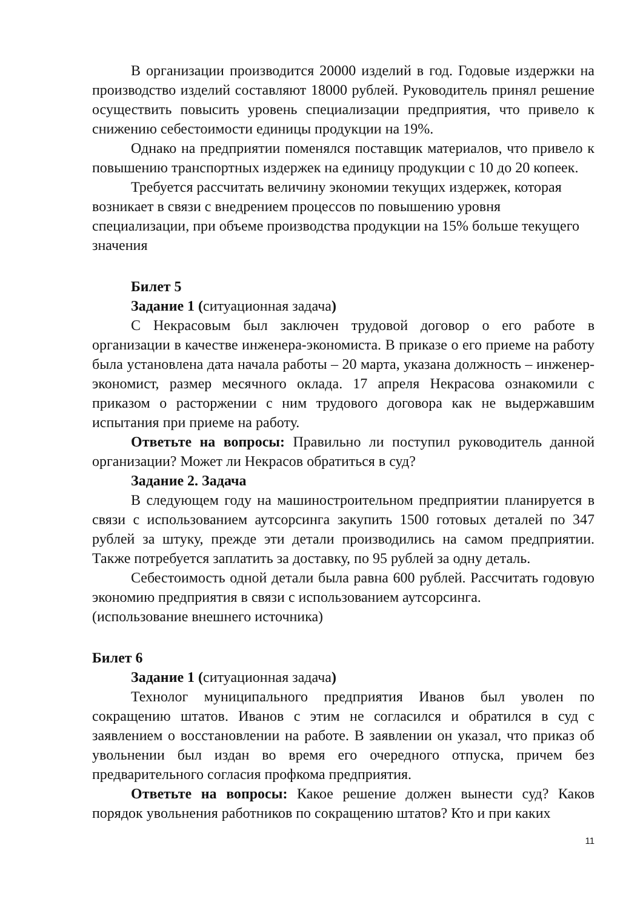В организации производится 20000 изделий в год. Годовые издержки на производство изделий составляют 18000 рублей. Руководитель принял решение осуществить повысить уровень специализации предприятия, что привело к снижению себестоимости единицы продукции на 19%.
Однако на предприятии поменялся поставщик материалов, что привело к повышению транспортных издержек на единицу продукции с 10 до 20 копеек.
Требуется рассчитать величину экономии текущих издержек, которая возникает в связи с внедрением процессов по повышению уровня специализации, при объеме производства продукции на 15% больше текущего значения
Билет 5
Задание 1 (ситуационная задача)
С Некрасовым был заключен трудовой договор о его работе в организации в качестве инженера-экономиста. В приказе о его приеме на работу была установлена дата начала работы – 20 марта, указана должность – инженер-экономист, размер месячного оклада. 17 апреля Некрасова ознакомили с приказом о расторжении с ним трудового договора как не выдержавшим испытания при приеме на работу.
Ответьте на вопросы: Правильно ли поступил руководитель данной организации? Может ли Некрасов обратиться в суд?
Задание 2. Задача
В следующем году на машиностроительном предприятии планируется в связи с использованием аутсорсинга закупить 1500 готовых деталей по 347 рублей за штуку, прежде эти детали производились на самом предприятии. Также потребуется заплатить за доставку, по 95 рублей за одну деталь.
Себестоимость одной детали была равна 600 рублей. Рассчитать годовую экономию предприятия в связи с использованием аутсорсинга.
(использование внешнего источника)
Билет 6
Задание 1 (ситуационная задача)
Технолог муниципального предприятия Иванов был уволен по сокращению штатов. Иванов с этим не согласился и обратился в суд с заявлением о восстановлении на работе. В заявлении он указал, что приказ об увольнении был издан во время его очередного отпуска, причем без предварительного согласия профкома предприятия.
Ответьте на вопросы: Какое решение должен вынести суд? Каков порядок увольнения работников по сокращению штатов? Кто и при каких
11